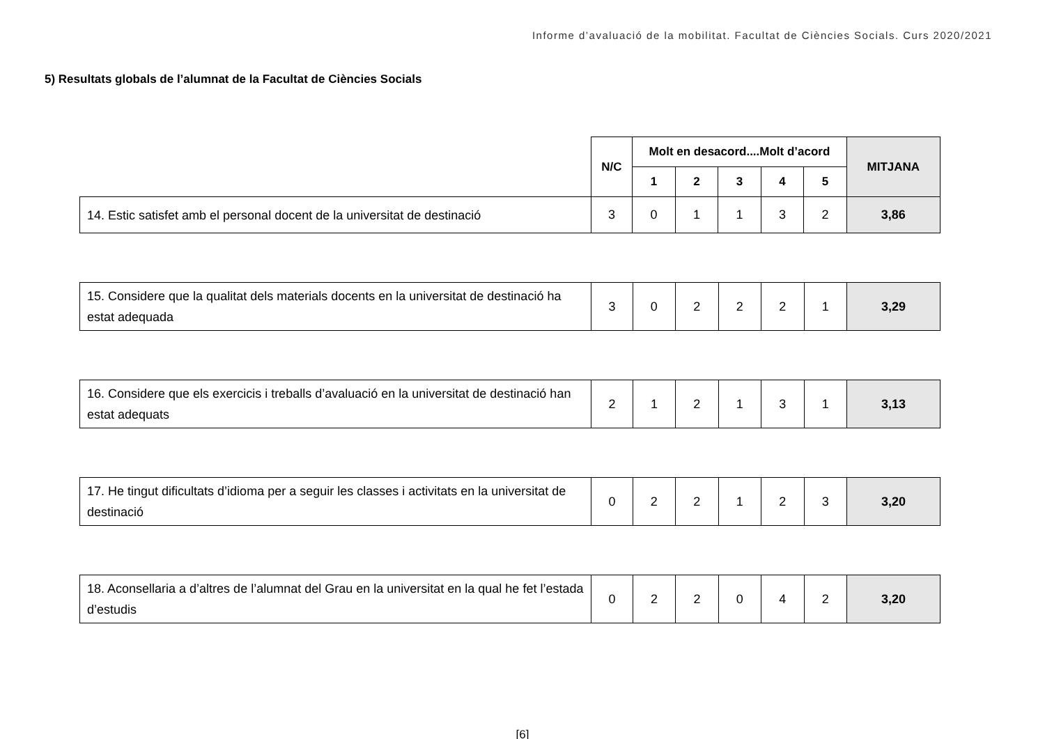Informe d’avaluació de la mobilitat. Facultat de Ciències Socials. Curs 2020/2021
5) Resultats globals de l’alumnat de la Facultat de Ciències Socials
| | N/C | Molt en desacord....Molt d’acord | | | | | MITJANA |
| --- | --- | --- | --- | --- | --- | --- | --- |
| | | 1 | 2 | 3 | 4 | 5 | |
| 14. Estic satisfet amb el personal docent de la universitat de destinació | 3 | 0 | 1 | 1 | 3 | 2 | 3,86 |
| 15. Considere que la qualitat dels materials docents en la universitat de destinació ha estat adequada | 3 | 0 | 2 | 2 | 2 | 1 | 3,29 |
| 16. Considere que els exercicis i treballs d’avaluació en la universitat de destinació han estat adequats | 2 | 1 | 2 | 1 | 3 | 1 | 3,13 |
| 17. He tingut dificultats d’idioma per a seguir les classes i activitats en la universitat de destinació | 0 | 2 | 2 | 1 | 2 | 3 | 3,20 |
| 18. Aconsellaria a d’altres de l’alumnat del Grau en la universitat en la qual he fet l’estada d’estudis | 0 | 2 | 2 | 0 | 4 | 2 | 3,20 |
[6]